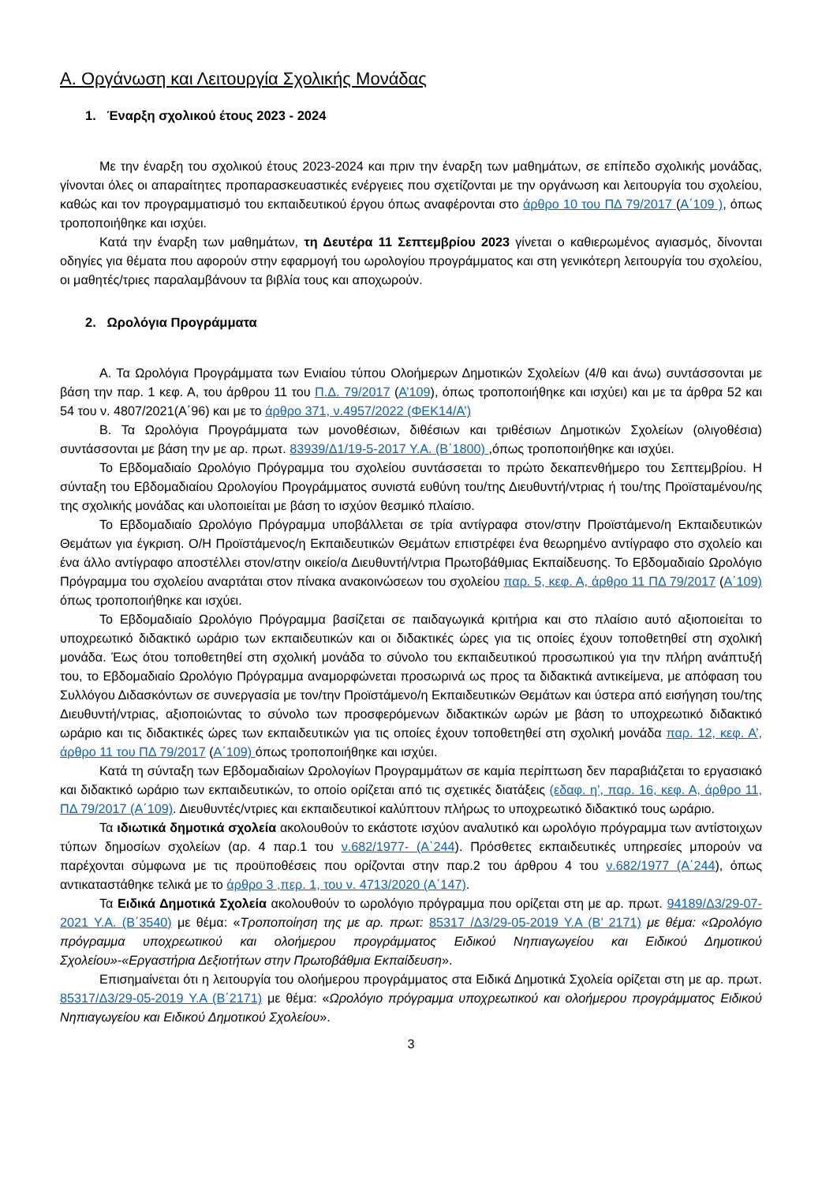Α. Οργάνωση και Λειτουργία Σχολικής Μονάδας
1. Έναρξη σχολικού έτους 2023 - 2024
Με την έναρξη του σχολικού έτους 2023-2024 και πριν την έναρξη των μαθημάτων, σε επίπεδο σχολικής μονάδας, γίνονται όλες οι απαραίτητες προπαρασκευαστικές ενέργειες που σχετίζονται με την οργάνωση και λειτουργία του σχολείου, καθώς και τον προγραμματισμό του εκπαιδευτικού έργου όπως αναφέρονται στο άρθρο 10 του ΠΔ 79/2017 (Α΄109 ), όπως τροποποιήθηκε και ισχύει.
Κατά την έναρξη των μαθημάτων, τη Δευτέρα 11 Σεπτεμβρίου 2023 γίνεται ο καθιερωμένος αγιασμός, δίνονται οδηγίες για θέματα που αφορούν στην εφαρμογή του ωρολογίου προγράμματος και στη γενικότερη λειτουργία του σχολείου, οι μαθητές/τριες παραλαμβάνουν τα βιβλία τους και αποχωρούν.
2. Ωρολόγια Προγράμματα
Α. Τα Ωρολόγια Προγράμματα των Ενιαίου τύπου Ολοήμερων Δημοτικών Σχολείων (4/θ και άνω) συντάσσονται με βάση την παρ. 1 κεφ. Α, του άρθρου 11 του Π.Δ. 79/2017 (Α’109), όπως τροποποιήθηκε και ισχύει) και με τα άρθρα 52 και 54 του ν. 4807/2021(Α΄96) και με το άρθρο 371, ν.4957/2022 (ΦΕΚ14/Α’)
Β. Τα Ωρολόγια Προγράμματα των μονοθέσιων, διθέσιων και τριθέσιων Δημοτικών Σχολείων (ολιγοθέσια) συντάσσονται με βάση την με αρ. πρωτ. 83939/Δ1/19-5-2017 Υ.Α. (Β΄1800) ,όπως τροποποιήθηκε και ισχύει.
Το Εβδομαδιαίο Ωρολόγιο Πρόγραμμα του σχολείου συντάσσεται το πρώτο δεκαπενθήμερο του Σεπτεμβρίου. Η σύνταξη του Εβδομαδιαίου Ωρολογίου Προγράμματος συνιστά ευθύνη του/της Διευθυντή/ντριας ή του/της Προϊσταμένου/ης της σχολικής μονάδας και υλοποιείται με βάση το ισχύον θεσμικό πλαίσιο.
Το Εβδομαδιαίο Ωρολόγιο Πρόγραμμα υποβάλλεται σε τρία αντίγραφα στον/στην Προϊστάμενο/η Εκπαιδευτικών Θεμάτων για έγκριση. Ο/Η Προϊστάμενος/η Εκπαιδευτικών Θεμάτων επιστρέφει ένα θεωρημένο αντίγραφο στο σχολείο και ένα άλλο αντίγραφο αποστέλλει στον/στην οικείο/α Διευθυντή/ντρια Πρωτοβάθμιας Εκπαίδευσης. Το Εβδομαδιαίο Ωρολόγιο Πρόγραμμα του σχολείου αναρτάται στον πίνακα ανακοινώσεων του σχολείου παρ. 5, κεφ. Α, άρθρο 11 ΠΔ 79/2017 (Α΄109) όπως τροποποιήθηκε και ισχύει.
Το Εβδομαδιαίο Ωρολόγιο Πρόγραμμα βασίζεται σε παιδαγωγικά κριτήρια και στο πλαίσιο αυτό αξιοποιείται το υποχρεωτικό διδακτικό ωράριο των εκπαιδευτικών και οι διδακτικές ώρες για τις οποίες έχουν τοποθετηθεί στη σχολική μονάδα. Έως ότου τοποθετηθεί στη σχολική μονάδα το σύνολο του εκπαιδευτικού προσωπικού για την πλήρη ανάπτυξή του, το Εβδομαδιαίο Ωρολόγιο Πρόγραμμα αναμορφώνεται προσωρινά ως προς τα διδακτικά αντικείμενα, με απόφαση του Συλλόγου Διδασκόντων σε συνεργασία με τον/την Προϊστάμενο/η Εκπαιδευτικών Θεμάτων και ύστερα από εισήγηση του/της Διευθυντή/ντριας, αξιοποιώντας το σύνολο των προσφερόμενων διδακτικών ωρών με βάση το υποχρεωτικό διδακτικό ωράριο και τις διδακτικές ώρες των εκπαιδευτικών για τις οποίες έχουν τοποθετηθεί στη σχολική μονάδα παρ. 12, κεφ. Α’, άρθρο 11 του ΠΔ 79/2017 (Α΄109) όπως τροποποιήθηκε και ισχύει.
Κατά τη σύνταξη των Εβδομαδιαίων Ωρολογίων Προγραμμάτων σε καμία περίπτωση δεν παραβιάζεται το εργασιακό και διδακτικό ωράριο των εκπαιδευτικών, το οποίο ορίζεται από τις σχετικές διατάξεις (εδαφ. η’, παρ. 16, κεφ. Α, άρθρο 11, ΠΔ 79/2017 (Α΄109). Διευθυντές/ντριες και εκπαιδευτικοί καλύπτουν πλήρως το υποχρεωτικό διδακτικό τους ωράριο.
Τα ιδιωτικά δημοτικά σχολεία ακολουθούν το εκάστοτε ισχύον αναλυτικό και ωρολόγιο πρόγραμμα των αντίστοιχων τύπων δημοσίων σχολείων (αρ. 4 παρ.1 του ν.682/1977- (Α΄244). Πρόσθετες εκπαιδευτικές υπηρεσίες μπορούν να παρέχονται σύμφωνα με τις προϋποθέσεις που ορίζονται στην παρ.2 του άρθρου 4 του ν.682/1977 (Α΄244), όπως αντικαταστάθηκε τελικά με το άρθρο 3 ,περ. 1, του ν. 4713/2020 (Α΄147).
Τα Ειδικά Δημοτικά Σχολεία ακολουθούν το ωρολόγιο πρόγραμμα που ορίζεται στη με αρ. πρωτ. 94189/Δ3/29-07-2021 Υ.Α. (Β΄3540) με θέμα: «Τροποποίηση της με αρ. πρωτ: 85317 /Δ3/29-05-2019 Υ.Α (Β’ 2171) με θέμα: «Ωρολόγιο πρόγραμμα υποχρεωτικού και ολοήμερου προγράμματος Ειδικού Νηπιαγωγείου και Ειδικού Δημοτικού Σχολείου»-«Εργαστήρια Δεξιοτήτων στην Πρωτοβάθμια Εκπαίδευση».
Επισημαίνεται ότι η λειτουργία του ολοήμερου προγράμματος στα Ειδικά Δημοτικά Σχολεία ορίζεται στη με αρ. πρωτ. 85317/Δ3/29-05-2019 Υ.Α (Β΄2171) με θέμα: «Ωρολόγιο πρόγραμμα υποχρεωτικού και ολοήμερου προγράμματος Ειδικού Νηπιαγωγείου και Ειδικού Δημοτικού Σχολείου».
3